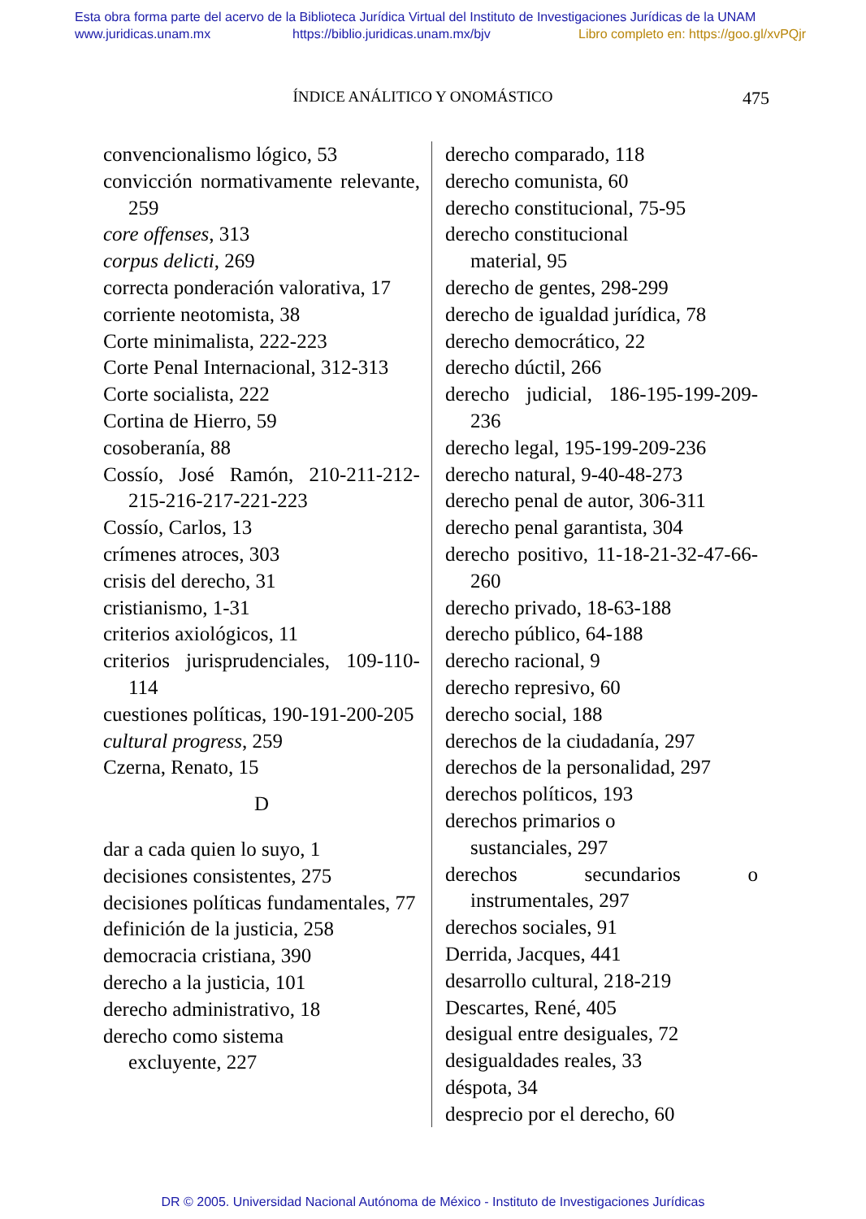Esta obra forma parte del acervo de la Biblioteca Jurídica Virtual del Instituto de Investigaciones Jurídicas de la UNAM
www.juridicas.unam.mx https://biblio.juridicas.unam.mx/bjv Libro completo en: https://goo.gl/xvPQjr
ÍNDICE ANÁLITICO Y ONOMÁSTICO
475
convencionalismo lógico, 53
convicción normativamente relevante, 259
core offenses, 313
corpus delicti, 269
correcta ponderación valorativa, 17
corriente neotomista, 38
Corte minimalista, 222-223
Corte Penal Internacional, 312-313
Corte socialista, 222
Cortina de Hierro, 59
cosoberanía, 88
Cossío, José Ramón, 210-211-212-215-216-217-221-223
Cossío, Carlos, 13
crímenes atroces, 303
crisis del derecho, 31
cristianismo, 1-31
criterios axiológicos, 11
criterios jurisprudenciales, 109-110-114
cuestiones políticas, 190-191-200-205
cultural progress, 259
Czerna, Renato, 15
D
dar a cada quien lo suyo, 1
decisiones consistentes, 275
decisiones políticas fundamentales, 77
definición de la justicia, 258
democracia cristiana, 390
derecho a la justicia, 101
derecho administrativo, 18
derecho como sistema
excluyente, 227
derecho comparado, 118
derecho comunista, 60
derecho constitucional, 75-95
derecho constitucional
material, 95
derecho de gentes, 298-299
derecho de igualdad jurídica, 78
derecho democrático, 22
derecho dúctil, 266
derecho judicial, 186-195-199-209-236
derecho legal, 195-199-209-236
derecho natural, 9-40-48-273
derecho penal de autor, 306-311
derecho penal garantista, 304
derecho positivo, 11-18-21-32-47-66-260
derecho privado, 18-63-188
derecho público, 64-188
derecho racional, 9
derecho represivo, 60
derecho social, 188
derechos de la ciudadanía, 297
derechos de la personalidad, 297
derechos políticos, 193
derechos primarios o
sustanciales, 297
derechos secundarios o instrumentales, 297
derechos sociales, 91
Derrida, Jacques, 441
desarrollo cultural, 218-219
Descartes, René, 405
desigual entre desiguales, 72
desigualdades reales, 33
déspota, 34
desprecio por el derecho, 60
DR © 2005. Universidad Nacional Autónoma de México - Instituto de Investigaciones Jurídicas